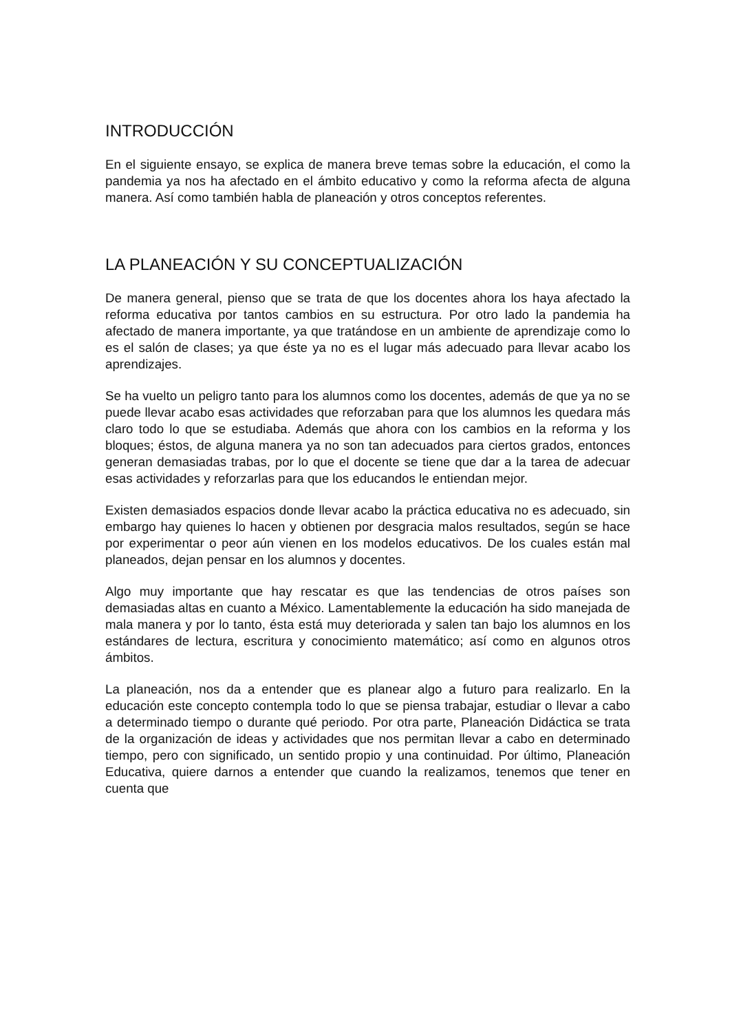INTRODUCCIÓN
En el siguiente ensayo, se explica de manera breve temas sobre la educación, el como la pandemia ya nos ha afectado en el ámbito educativo y como la reforma afecta de alguna manera. Así como también habla de planeación y otros conceptos referentes.
LA PLANEACIÓN Y SU CONCEPTUALIZACIÓN
De manera general, pienso que se trata de que los docentes ahora los haya afectado la reforma educativa por tantos cambios en su estructura. Por otro lado la pandemia ha afectado de manera importante, ya que tratándose en un ambiente de aprendizaje como lo es el salón de clases; ya que éste ya no es el lugar más adecuado para llevar acabo los aprendizajes.
Se ha vuelto un peligro tanto para los alumnos como los docentes, además de que ya no se puede llevar acabo esas actividades que reforzaban para que los alumnos les quedara más claro todo lo que se estudiaba. Además que ahora con los cambios en la reforma y los bloques; éstos, de alguna manera ya no son tan adecuados para ciertos grados, entonces generan demasiadas trabas, por lo que el docente se tiene que dar a la tarea de adecuar esas actividades y reforzarlas para que los educandos le entiendan mejor.
Existen demasiados espacios donde llevar acabo la práctica educativa no es adecuado, sin embargo hay quienes lo hacen y obtienen por desgracia malos resultados, según se hace por experimentar o peor aún vienen en los modelos educativos. De los cuales están mal planeados, dejan pensar en los alumnos y docentes.
Algo muy importante que hay rescatar es que las tendencias de otros países son demasiadas altas en cuanto a México. Lamentablemente la educación ha sido manejada de mala manera y por lo tanto, ésta está muy deteriorada y salen tan bajo los alumnos en los estándares de lectura, escritura y conocimiento matemático; así como en algunos otros ámbitos.
La planeación, nos da a entender que es planear algo a futuro para realizarlo. En la educación este concepto contempla todo lo que se piensa trabajar, estudiar o llevar a cabo a determinado tiempo o durante qué periodo. Por otra parte, Planeación Didáctica se trata de la organización de ideas y actividades que nos permitan llevar a cabo en determinado tiempo, pero con significado, un sentido propio y una continuidad. Por último, Planeación Educativa, quiere darnos a entender que cuando la realizamos, tenemos que tener en cuenta que